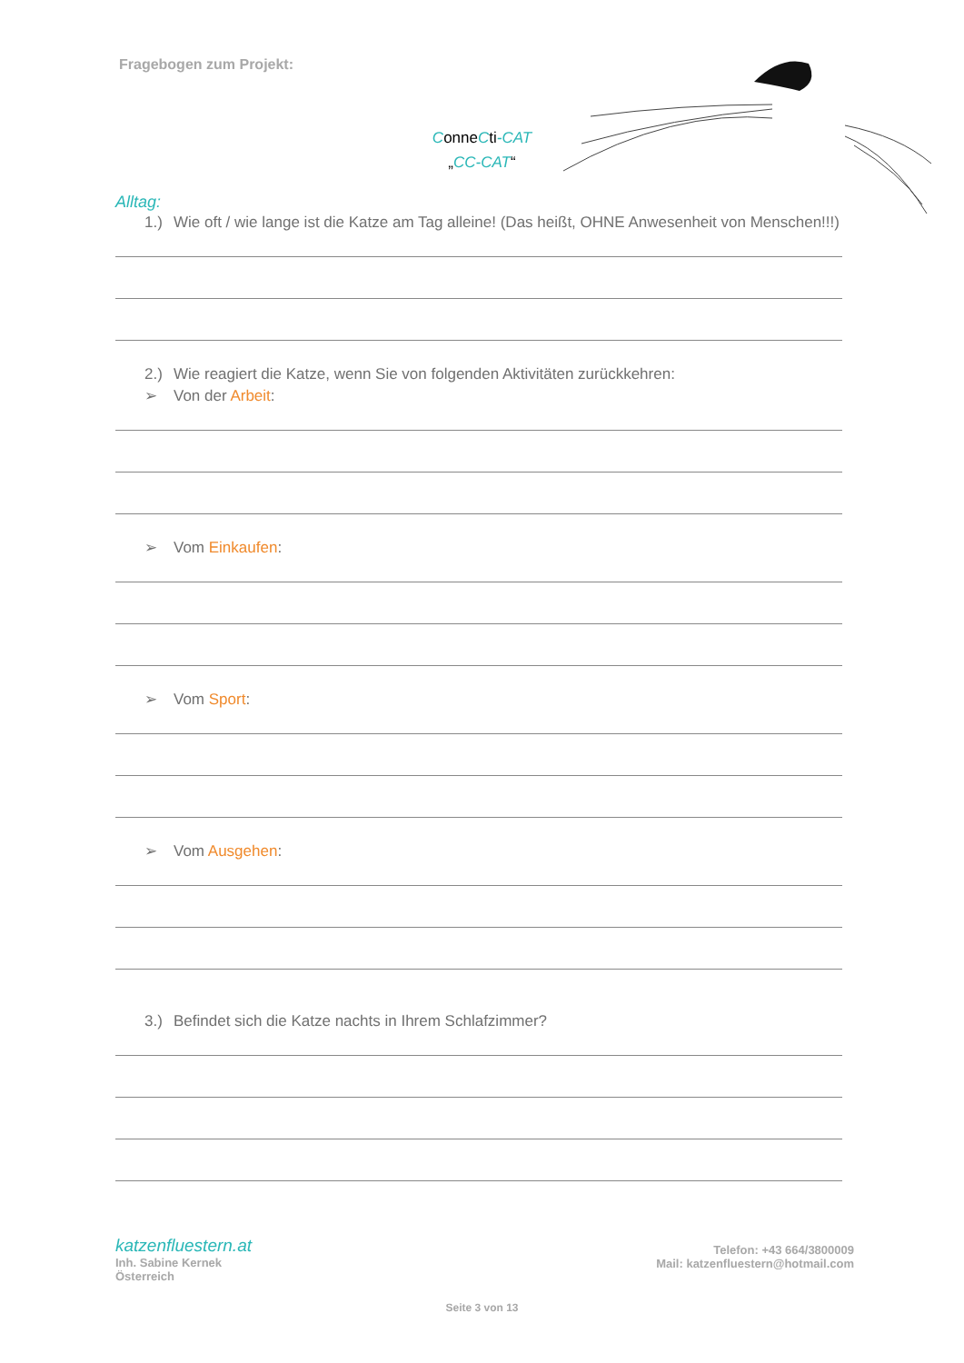Fragebogen zum Projekt:
Conne Cti-CAT
„CC-CAT“
Alltag:
1.) Wie oft / wie lange ist die Katze am Tag alleine! (Das heißt, OHNE Anwesenheit von Menschen!!!)
2.) Wie reagiert die Katze, wenn Sie von folgenden Aktivitäten zurückkehren:
➢ Von der Arbeit:
➢ Vom Einkaufen:
➢ Vom Sport:
➢ Vom Ausgehen:
3.) Befindet sich die Katze nachts in Ihrem Schlafzimmer?
katzenfluestern.at
Inh. Sabine Kernek
Österreich
Telefon: +43 664/3800009
Mail: katzenfluestern@hotmail.com
Seite 3 von 13